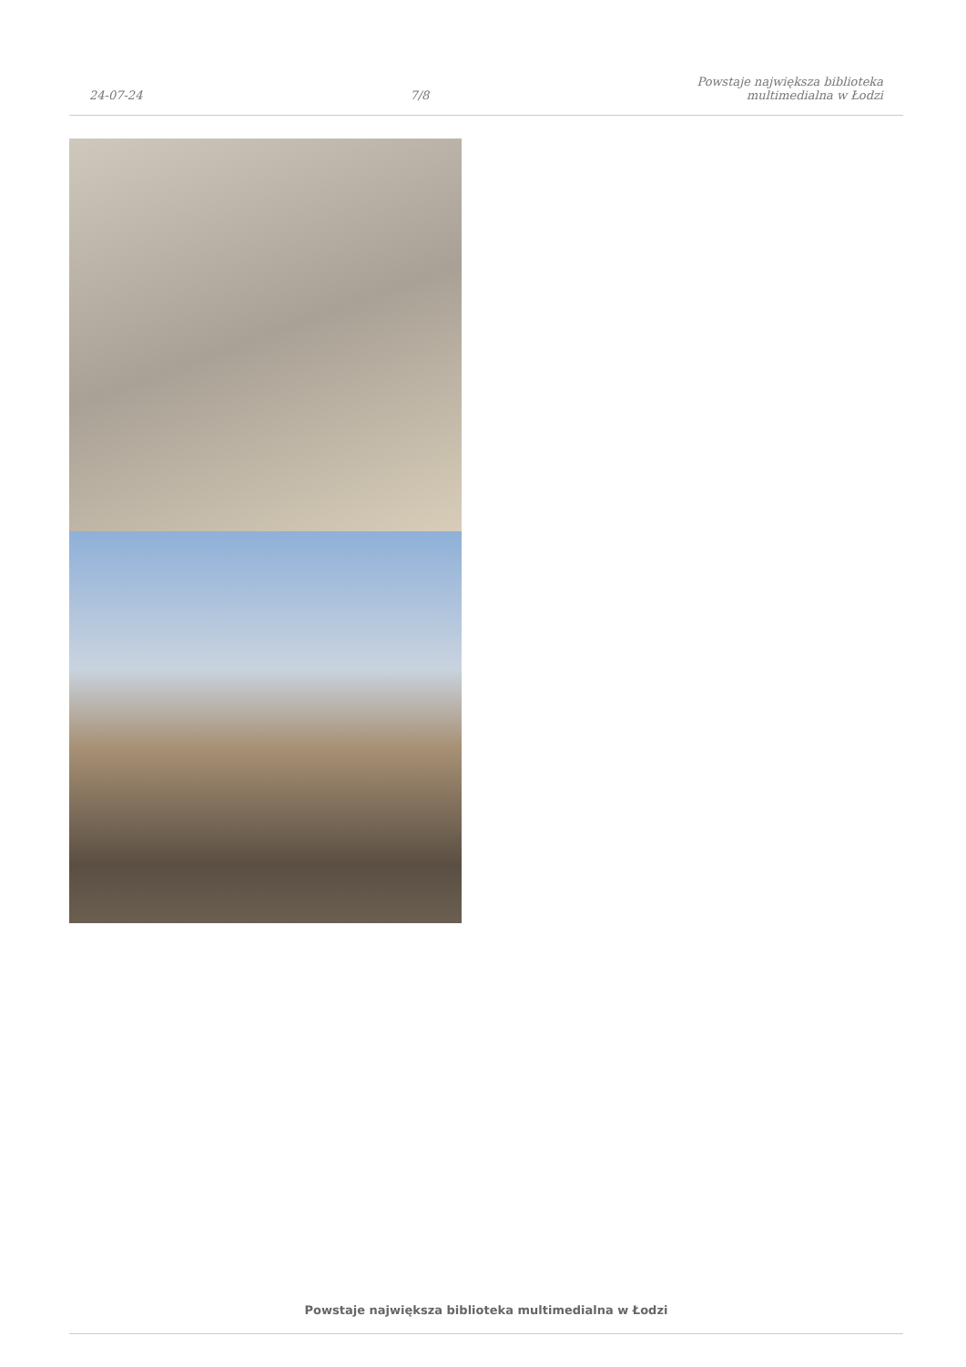24-07-24
7/8
Powstaje największa biblioteka
multimedialna w Łodzi
Powstaje największa biblioteka multimedialna w Łodzi